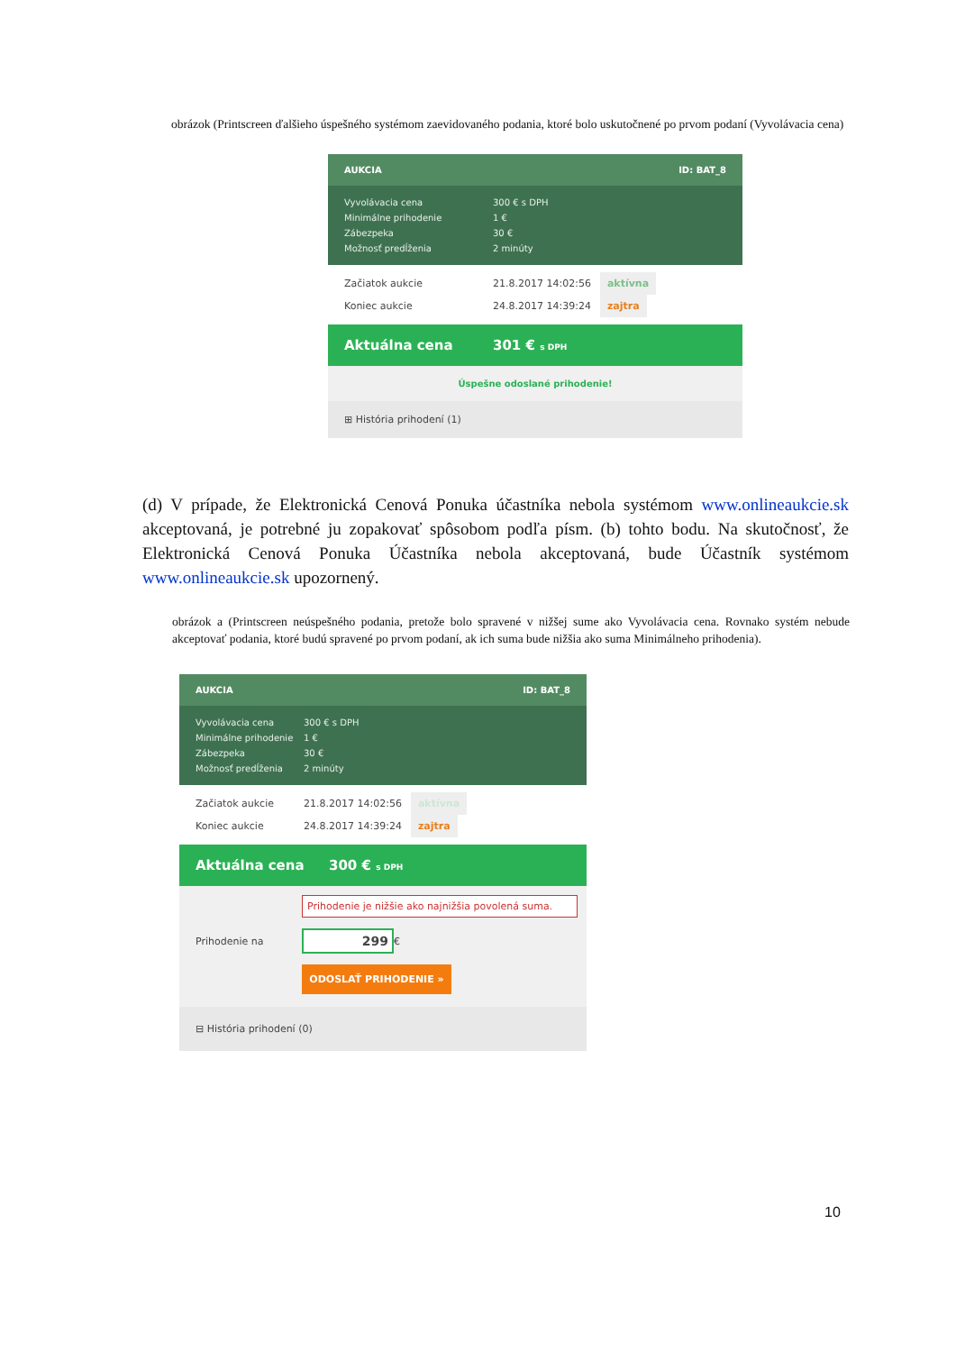obrázok (Printscreen ďalšieho úspešného systémom zaevidovaného podania, ktoré bolo uskutočnené po prvom podaní (Vyvolávacia cena)
AUKCIA ID: BAT_8
Vyvolávacia cena 300 € s DPH
Minimálne prihodenie 1 €
Zábezpeka 30 €
Možnosť predĺženia 2 minúty
Začiatok aukcie 21.8.2017 14:02:56 aktívna
Koniec aukcie 24.8.2017 14:39:24 zajtra
Aktuálna cena 301 € s DPH
Úspešne odoslané prihodenie!
⊞ História prihodení (1)
(d) V prípade, že Elektronická Cenová Ponuka účastníka nebola systémom www.onlineaukcie.sk akceptovaná, je potrebné ju zopakovať spôsobom podľa písm. (b) tohto bodu. Na skutočnosť, že Elektronická Cenová Ponuka Účastníka nebola akceptovaná, bude Účastník systémom www.onlineaukcie.sk upozornený.
obrázok a (Printscreen neúspešného podania, pretože bolo spravené v nižšej sume ako Vyvolávacia cena. Rovnako systém nebude akceptovať podania, ktoré budú spravené po prvom podaní, ak ich suma bude nižšia ako suma Minimálneho prihodenia).
AUKCIA ID: BAT_8
Vyvolávacia cena 300 € s DPH
Minimálne prihodenie 1 €
Zábezpeka 30 €
Možnosť predĺženia 2 minúty
Začiatok aukcie 21.8.2017 14:02:56 aktívna
Koniec aukcie 24.8.2017 14:39:24 zajtra
Aktuálna cena 300 € s DPH
Prihodenie je nižšie ako najnižšia povolená suma.
Prihodenie na 299 €
ODOSLAŤ PRIHODENIE »
⊟ História prihodení (0)
10